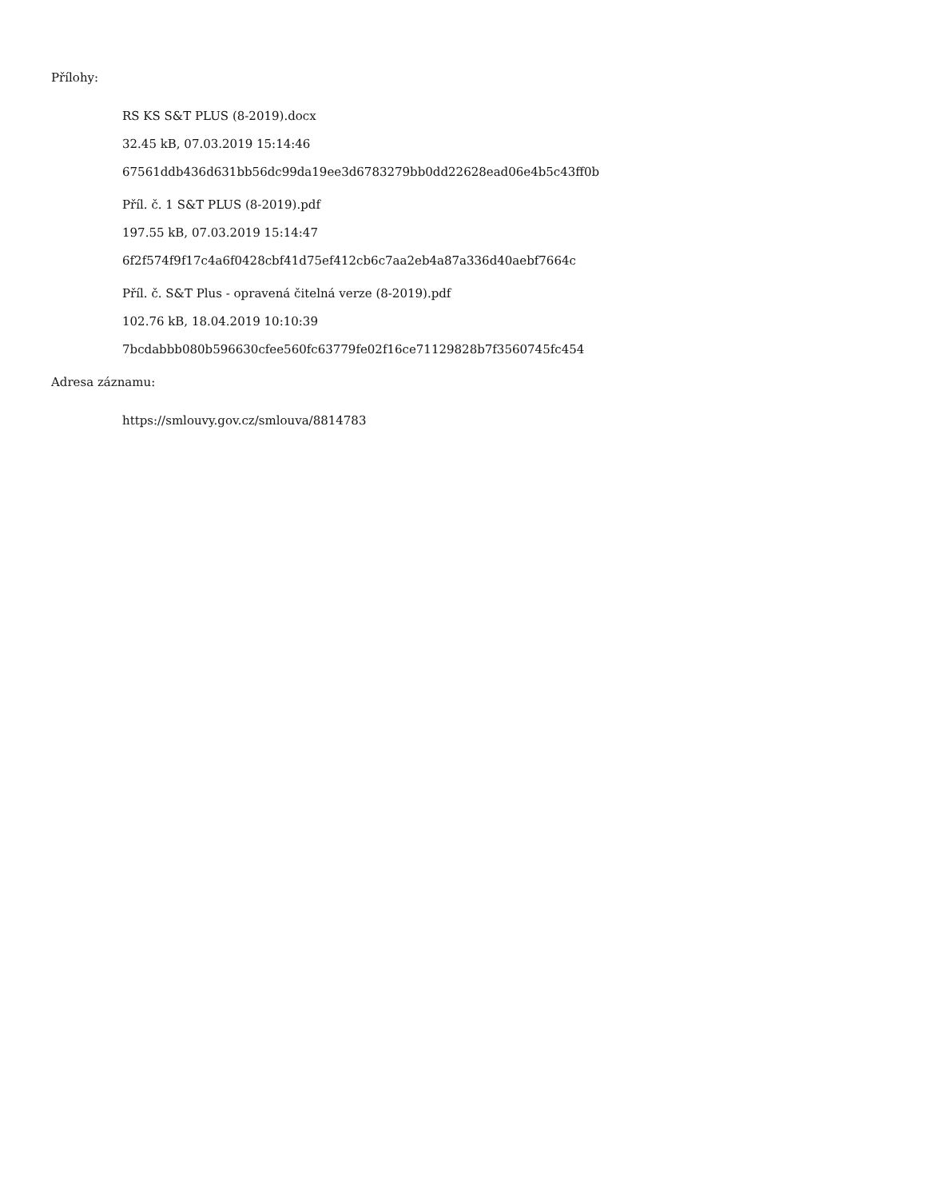Přílohy:
RS KS S&T PLUS (8-2019).docx
32.45 kB, 07.03.2019 15:14:46
67561ddb436d631bb56dc99da19ee3d6783279bb0dd22628ead06e4b5c43ff0b
Příl. č. 1 S&T PLUS (8-2019).pdf
197.55 kB, 07.03.2019 15:14:47
6f2f574f9f17c4a6f0428cbf41d75ef412cb6c7aa2eb4a87a336d40aebf7664c
Příl. č. S&T Plus - opravená čitelná verze (8-2019).pdf
102.76 kB, 18.04.2019 10:10:39
7bcdabbb080b596630cfee560fc63779fe02f16ce71129828b7f3560745fc454
Adresa záznamu:
https://smlouvy.gov.cz/smlouva/8814783